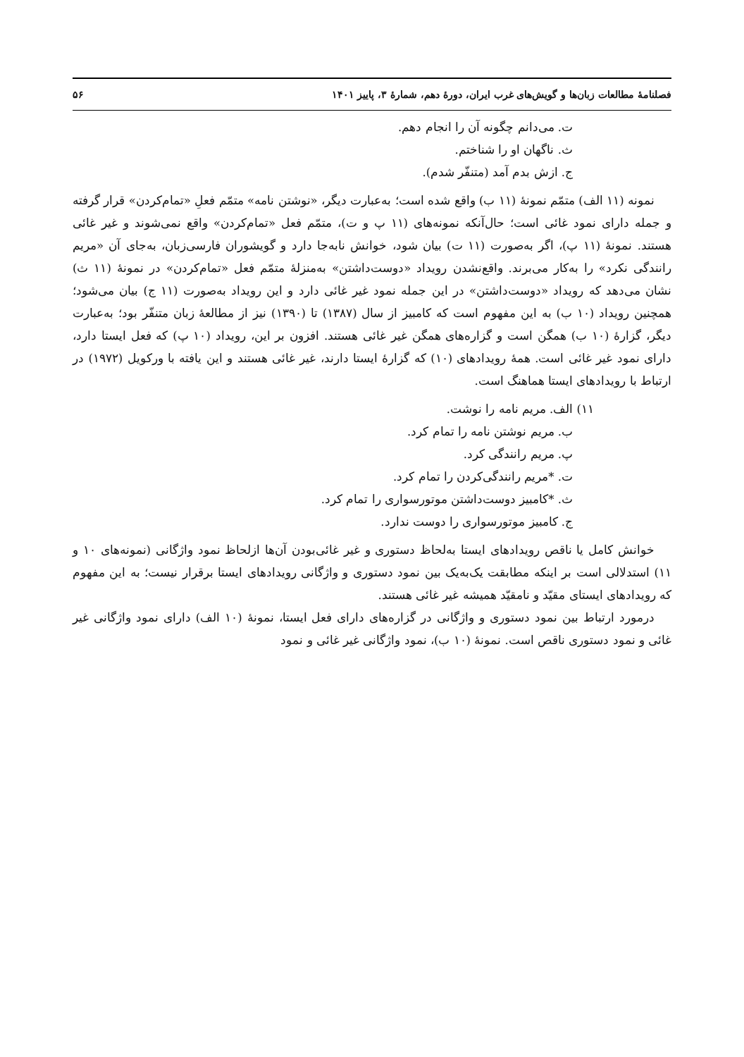فصلنامهٔ مطالعات زبان‌ها و گویش‌های غرب ایران، دورهٔ دهم، شمارهٔ ۳، پاییز ۱۴۰۱ ۵۶
ت. می‌دانم چگونه آن را انجام دهم.
ث. ناگهان او را شناختم.
ج. ازش بدم آمد (متنفّر شدم).
نمونه (۱۱ الف) متمّم نمونهٔ (۱۱ ب) واقع شده است؛ به‌عبارت دیگر، «نوشتن نامه» متمّم فعلِ «تمام‌کردن» قرار گرفته و جمله دارای نمود غائی است؛ حال‌آنکه نمونه‌های (۱۱ پ و ت)، متمّم فعل «تمام‌کردن» واقع نمی‌شوند و غیر غائی هستند. نمونهٔ (۱۱ پ)، اگر به‌صورت (۱۱ ت) بیان شود، خوانش نابه‌جا دارد و گویشوران فارسی‌زبان، به‌جای آن «مریم رانندگی نکرد» را به‌کار می‌برند. واقع‌نشدن رویداد «دوست‌داشتن» به‌منزلهٔ متمّم فعل «تمام‌کردن» در نمونهٔ (۱۱ ث) نشان می‌دهد که رویداد «دوست‌داشتن» در این جمله نمود غیر غائی دارد و این رویداد به‌صورت (۱۱ ج) بیان می‌شود؛ همچنین رویداد (۱۰ ب) به این مفهوم است که کامبیز از سال (۱۳۸۷) تا (۱۳۹۰) نیز از مطالعهٔ زبان متنفّر بود؛ به‌عبارت دیگر، گزارهٔ (۱۰ ب) همگن است و گزاره‌های همگن غیر غائی هستند. افزون بر این، رویداد (۱۰ پ) که فعل ایستا دارد، دارای نمود غیر غائی است. همهٔ رویدادهای (۱۰) که گزارهٔ ایستا دارند، غیر غائی هستند و این یافته با ورکویل (۱۹۷۲) در ارتباط با رویدادهای ایستا هماهنگ است.
۱۱) الف. مریم نامه را نوشت.
ب. مریم نوشتن نامه را تمام کرد.
پ. مریم رانندگی کرد.
ت. *مریم رانندگی‌کردن را تمام کرد.
ث. *کامبیز دوست‌داشتن موتورسواری را تمام کرد.
ج. کامبیز موتورسواری را دوست ندارد.
خوانش کامل یا ناقص رویدادهای ایستا به‌لحاظ دستوری و غیر غائی‌بودن آن‌ها ازلحاظ نمود واژگانی (نمونه‌های ۱۰ و ۱۱) استدلالی است بر اینکه مطابقت یک‌به‌یک بین نمود دستوری و واژگانی رویدادهای ایستا برقرار نیست؛ به این مفهوم که رویدادهای ایستای مقیّد و نامقیّد همیشه غیر غائی هستند.
درمورد ارتباط بین نمود دستوری و واژگانی در گزاره‌های دارای فعل ایستا، نمونهٔ (۱۰ الف) دارای نمود واژگانی غیر غائی و نمود دستوری ناقص است. نمونهٔ (۱۰ ب)، نمود واژگانی غیر غائی و نمود